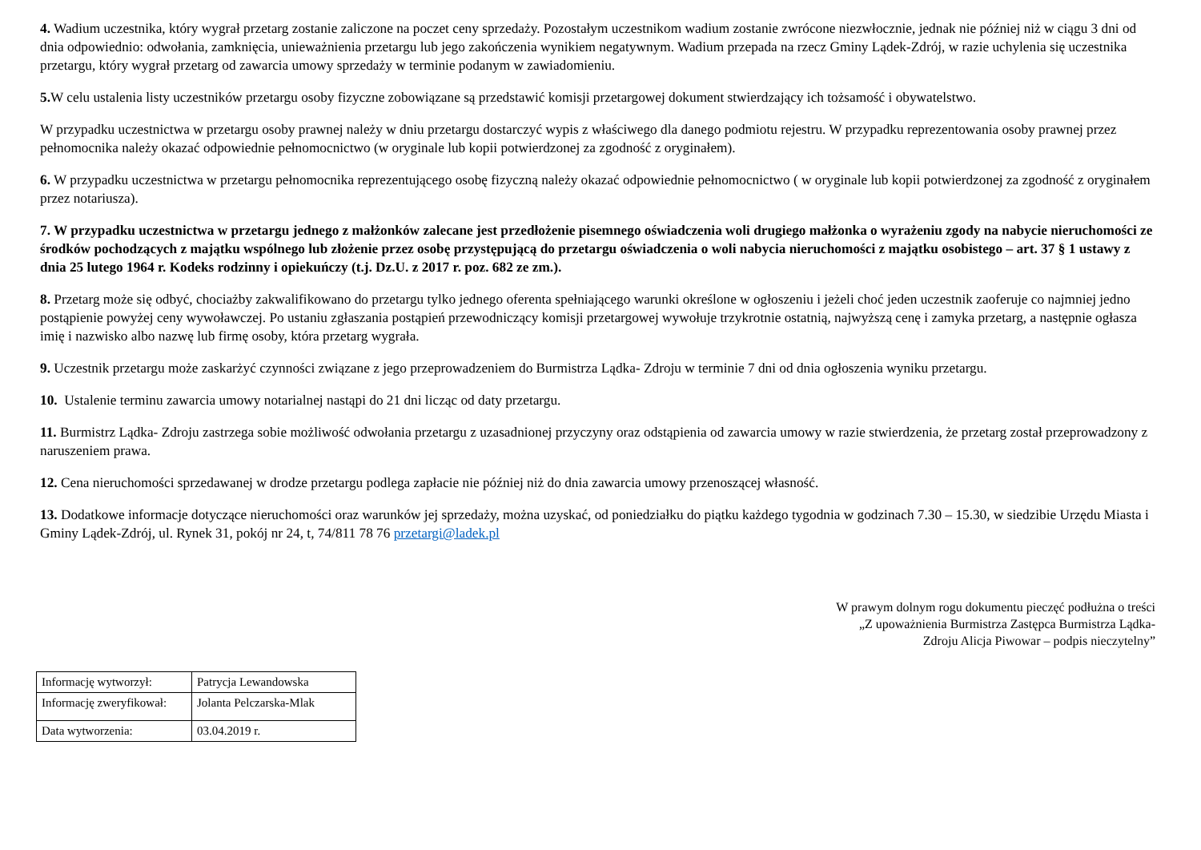4. Wadium uczestnika, który wygrał przetarg zostanie zaliczone na poczet ceny sprzedaży. Pozostałym uczestnikom wadium zostanie zwrócone niezwłocznie, jednak nie później niż w ciągu 3 dni od dnia odpowiednio: odwołania, zamknięcia, unieważnienia przetargu lub jego zakończenia wynikiem negatywnym. Wadium przepada na rzecz Gminy Lądek-Zdrój, w razie uchylenia się uczestnika przetargu, który wygrał przetarg od zawarcia umowy sprzedaży w terminie podanym w zawiadomieniu.
5. W celu ustalenia listy uczestników przetargu osoby fizyczne zobowiązane są przedstawić komisji przetargowej dokument stwierdzający ich tożsamość i obywatelstwo.
W przypadku uczestnictwa w przetargu osoby prawnej należy w dniu przetargu dostarczyć wypis z właściwego dla danego podmiotu rejestru. W przypadku reprezentowania osoby prawnej przez pełnomocnika należy okazać odpowiednie pełnomocnictwo (w oryginale lub kopii potwierdzonej za zgodność z oryginałem).
6. W przypadku uczestnictwa w przetargu pełnomocnika reprezentującego osobę fizyczną należy okazać odpowiednie pełnomocnictwo ( w oryginale lub kopii potwierdzonej za zgodność z oryginałem przez notariusza).
7. W przypadku uczestnictwa w przetargu jednego z małżonków zalecane jest przedłożenie pisemnego oświadczenia woli drugiego małżonka o wyrażeniu zgody na nabycie nieruchomości ze środków pochodzących z majątku wspólnego lub złożenie przez osobę przystępującą do przetargu oświadczenia o woli nabycia nieruchomości z majątku osobistego – art. 37 § 1 ustawy z dnia 25 lutego 1964 r. Kodeks rodzinny i opiekuńczy (t.j. Dz.U. z 2017 r. poz. 682 ze zm.).
8. Przetarg może się odbyć, chociażby zakwalifikowano do przetargu tylko jednego oferenta spełniającego warunki określone w ogłoszeniu i jeżeli choć jeden uczestnik zaoferuje co najmniej jedno postąpienie powyżej ceny wywoławczej. Po ustaniu zgłaszania postąpień przewodniczący komisji przetargowej wywołuje trzykrotnie ostatnią, najwyższą cenę i zamyka przetarg, a następnie ogłasza imię i nazwisko albo nazwę lub firmę osoby, która przetarg wygrała.
9. Uczestnik przetargu może zaskarżyć czynności związane z jego przeprowadzeniem do Burmistrza Lądka- Zdroju w terminie 7 dni od dnia ogłoszenia wyniku przetargu.
10. Ustalenie terminu zawarcia umowy notarialnej nastąpi do 21 dni licząc od daty przetargu.
11. Burmistrz Lądka- Zdroju zastrzega sobie możliwość odwołania przetargu z uzasadnionej przyczyny oraz odstąpienia od zawarcia umowy w razie stwierdzenia, że przetarg został przeprowadzony z naruszeniem prawa.
12. Cena nieruchomości sprzedawanej w drodze przetargu podlega zapłacie nie później niż do dnia zawarcia umowy przenoszącej własność.
13. Dodatkowe informacje dotyczące nieruchomości oraz warunków jej sprzedaży, można uzyskać, od poniedziałku do piątku każdego tygodnia w godzinach 7.30 – 15.30, w siedzibie Urzędu Miasta i Gminy Lądek-Zdrój, ul. Rynek 31, pokój nr 24, t, 74/811 78 76 przetargi@ladek.pl
W prawym dolnym rogu dokumentu pieczęć podłużna o treści
„Z upoważnienia Burmistrza Zastępca Burmistrza Lądka-
Zdroju Alicja Piwowar – podpis nieczytelny”
| Informację wytworzył: | Patrycja Lewandowska |
| Informację zweryfikował: | Jolanta Pelczarska-Mlak |
| Data wytworzenia: | 03.04.2019 r. |